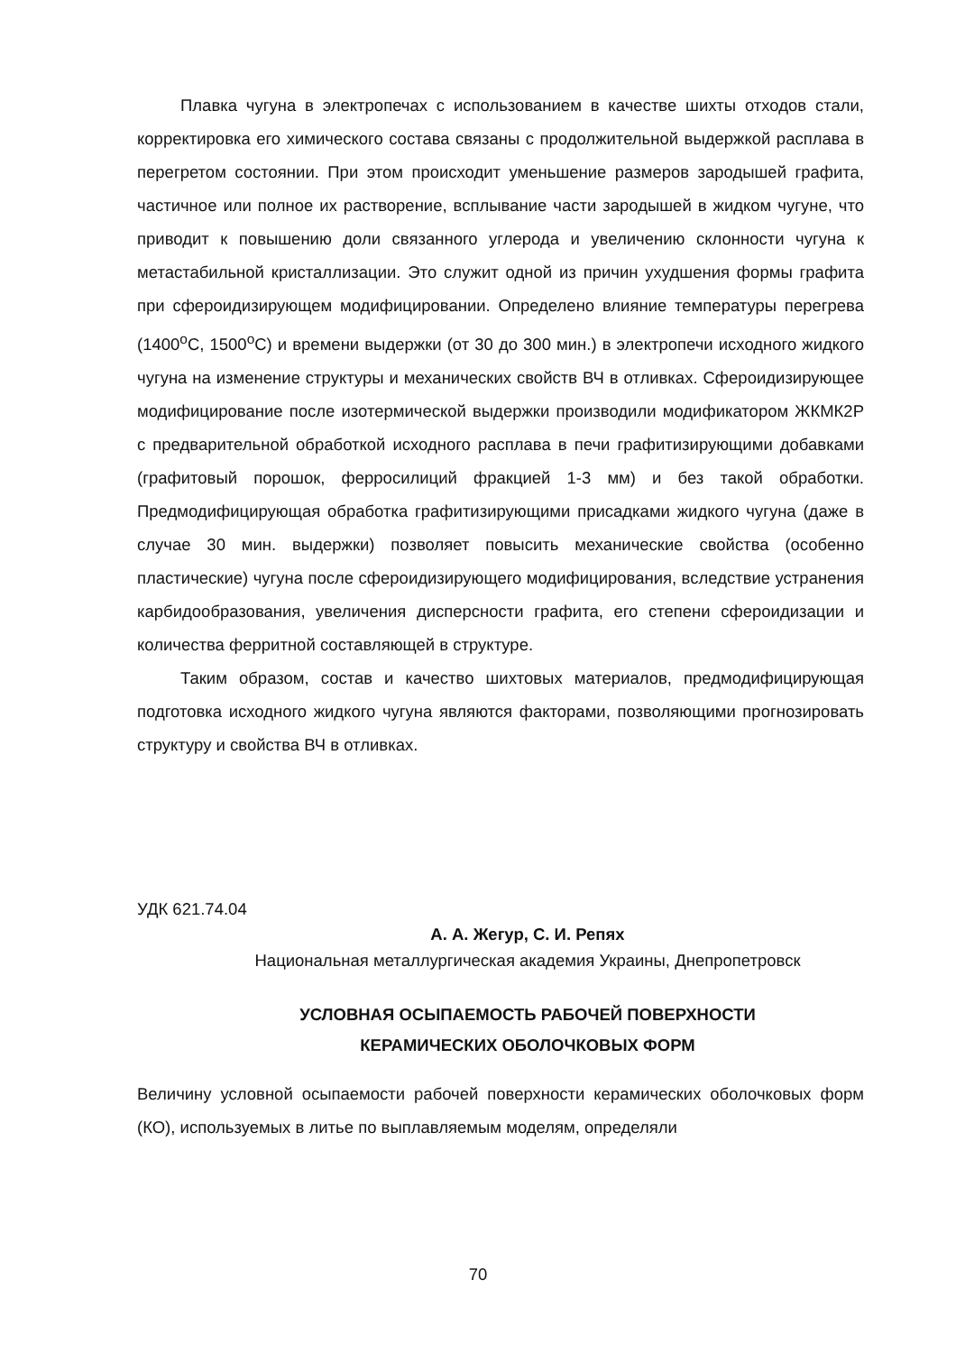Плавка чугуна в электропечах с использованием в качестве шихты отходов стали, корректировка его химического состава связаны с продолжительной выдержкой расплава в перегретом состоянии. При этом происходит уменьшение размеров зародышей графита, частичное или полное их растворение, всплывание части зародышей в жидком чугуне, что приводит к повышению доли связанного углерода и увеличению склонности чугуна к метастабильной кристаллизации. Это служит одной из причин ухудшения формы графита при сфероидизирующем модифицировании. Определено влияние температуры перегрева (1400<sup>o</sup>С, 1500<sup>o</sup>С) и времени выдержки (от 30 до 300 мин.) в электропечи исходного жидкого чугуна на изменение структуры и механических свойств ВЧ в отливках. Сфероидизирующее модифицирование после изотермической выдержки производили модификатором ЖКМК2Р с предварительной обработкой исходного расплава в печи графитизирующими добавками (графитовый порошок, ферросилиций фракцией 1-3 мм) и без такой обработки. Предмодифицирующая обработка графитизирующими присадками жидкого чугуна (даже в случае 30 мин. выдержки) позволяет повысить механические свойства (особенно пластические) чугуна после сфероидизирующего модифицирования, вследствие устранения карбидообразования, увеличения дисперсности графита, его степени сфероидизации и количества ферритной составляющей в структуре.
Таким образом, состав и качество шихтовых материалов, предмодифицирующая подготовка исходного жидкого чугуна являются факторами, позволяющими прогнозировать структуру и свойства ВЧ в отливках.
УДК 621.74.04
А. А. Жегур, С. И. Репях
Национальная металлургическая академия Украины, Днепропетровск
УСЛОВНАЯ ОСЫПАЕМОСТЬ РАБОЧЕЙ ПОВЕРХНОСТИ
КЕРАМИЧЕСКИХ ОБОЛОЧКОВЫХ ФОРМ
Величину условной осыпаемости рабочей поверхности керамических оболочковых форм (КО), используемых в литье по выплавляемым моделям, определяли
70